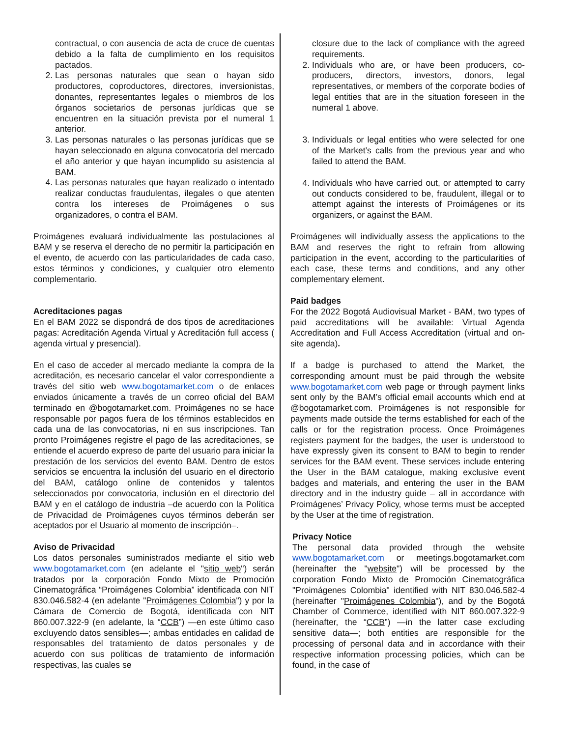contractual, o con ausencia de acta de cruce de cuentas debido a la falta de cumplimiento en los requisitos pactados.
2. Las personas naturales que sean o hayan sido productores, coproductores, directores, inversionistas, donantes, representantes legales o miembros de los órganos societarios de personas jurídicas que se encuentren en la situación prevista por el numeral 1 anterior.
3. Las personas naturales o las personas jurídicas que se hayan seleccionado en alguna convocatoria del mercado el año anterior y que hayan incumplido su asistencia al BAM.
4. Las personas naturales que hayan realizado o intentado realizar conductas fraudulentas, ilegales o que atenten contra los intereses de Proimágenes o sus organizadores, o contra el BAM.
Proimágenes evaluará individualmente las postulaciones al BAM y se reserva el derecho de no permitir la participación en el evento, de acuerdo con las particularidades de cada caso, estos términos y condiciones, y cualquier otro elemento complementario.
Acreditaciones pagas
En el BAM 2022 se dispondrá de dos tipos de acreditaciones pagas: Acreditación Agenda Virtual y Acreditación full access ( agenda virtual y presencial).
En el caso de acceder al mercado mediante la compra de la acreditación, es necesario cancelar el valor correspondiente a través del sitio web www.bogotamarket.com o de enlaces enviados únicamente a través de un correo oficial del BAM terminado en @bogotamarket.com. Proimágenes no se hace responsable por pagos fuera de los términos establecidos en cada una de las convocatorias, ni en sus inscripciones. Tan pronto Proimágenes registre el pago de las acreditaciones, se entiende el acuerdo expreso de parte del usuario para iniciar la prestación de los servicios del evento BAM. Dentro de estos servicios se encuentra la inclusión del usuario en el directorio del BAM, catálogo online de contenidos y talentos seleccionados por convocatoria, inclusión en el directorio del BAM y en el catálogo de industria –de acuerdo con la Política de Privacidad de Proimágenes cuyos términos deberán ser aceptados por el Usuario al momento de inscripción–.
Aviso de Privacidad
Los datos personales suministrados mediante el sitio web www.bogotamarket.com (en adelante el "sitio web") serán tratados por la corporación Fondo Mixto de Promoción Cinematográfica “Proimágenes Colombia” identificada con NIT 830.046.582-4 (en adelante "Proimágenes Colombia") y por la Cámara de Comercio de Bogotá, identificada con NIT 860.007.322-9 (en adelante, la “CCB”) —en este último caso excluyendo datos sensibles—; ambas entidades en calidad de responsables del tratamiento de datos personales y de acuerdo con sus políticas de tratamiento de información respectivas, las cuales se
closure due to the lack of compliance with the agreed requirements.
2. Individuals who are, or have been producers, co-producers, directors, investors, donors, legal representatives, or members of the corporate bodies of legal entities that are in the situation foreseen in the numeral 1 above.
3. Individuals or legal entities who were selected for one of the Market’s calls from the previous year and who failed to attend the BAM.
4. Individuals who have carried out, or attempted to carry out conducts considered to be, fraudulent, illegal or to attempt against the interests of Proimágenes or its organizers, or against the BAM.
Proimágenes will individually assess the applications to the BAM and reserves the right to refrain from allowing participation in the event, according to the particularities of each case, these terms and conditions, and any other complementary element.
Paid badges
For the 2022 Bogotá Audiovisual Market - BAM, two types of paid accreditations will be available: Virtual Agenda Accreditation and Full Access Accreditation (virtual and on-site agenda).
If a badge is purchased to attend the Market, the corresponding amount must be paid through the website www.bogotamarket.com web page or through payment links sent only by the BAM’s official email accounts which end at @bogotamarket.com. Proimágenes is not responsible for payments made outside the terms established for each of the calls or for the registration process. Once Proimágenes registers payment for the badges, the user is understood to have expressly given its consent to BAM to begin to render services for the BAM event. These services include entering the User in the BAM catalogue, making exclusive event badges and materials, and entering the user in the BAM directory and in the industry guide – all in accordance with Proimágenes’ Privacy Policy, whose terms must be accepted by the User at the time of registration.
Privacy Notice
The personal data provided through the website www.bogotamarket.com or meetings.bogotamarket.com (hereinafter the "website") will be processed by the corporation Fondo Mixto de Promoción Cinematográfica "Proimágenes Colombia" identified with NIT 830.046.582-4 (hereinafter "Proimágenes Colombia"), and by the Bogotá Chamber of Commerce, identified with NIT 860.007.322-9 (hereinafter, the “CCB”) —in the latter case excluding sensitive data—; both entities are responsible for the processing of personal data and in accordance with their respective information processing policies, which can be found, in the case of